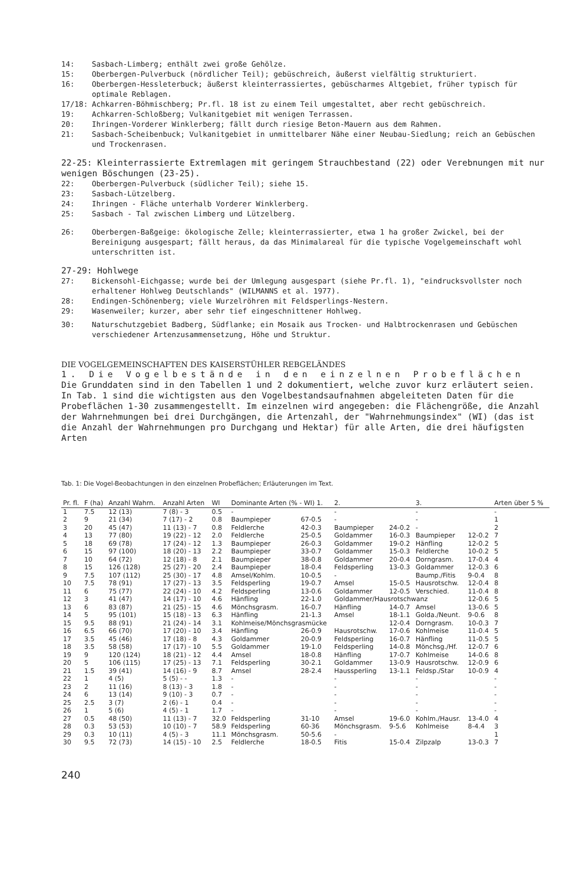14: Sasbach-Limberg; enthält zwei große Gehölze.
15: Oberbergen-Pulverbuck (nördlicher Teil); gebüschreich, äußerst vielfältig strukturiert.
16: Oberbergen-Hessleterbuck; äußerst kleinterrassiertes, gebüscharmes Altgebiet, früher typisch für optimale Reblagen.
17/18: Achkarren-Böhmischberg; Pr.fl. 18 ist zu einem Teil umgestaltet, aber recht gebüschreich.
19: Achkarren-Schloßberg; Vulkanitgebiet mit wenigen Terrassen.
20: Ihringen-Vorderer Winklerberg; fällt durch riesige Beton-Mauern aus dem Rahmen.
21: Sasbach-Scheibenbuck; Vulkanitgebiet in unmittelbarer Nähe einer Neubau-Siedlung; reich an Gebüschen und Trockenrasen.
22-25: Kleinterrassierte Extremlagen mit geringem Strauchbestand (22) oder Verebnungen mit nur wenigen Böschungen (23-25).
22: Oberbergen-Pulverbuck (südlicher Teil); siehe 15.
23: Sasbach-Lützelberg.
24: Ihringen - Fläche unterhalb Vorderer Winklerberg.
25: Sasbach - Tal zwischen Limberg und Lützelberg.
26: Oberbergen-Baßgeige: ökologische Zelle; kleinterrassierter, etwa 1 ha großer Zwickel, bei der Bereinigung ausgespart; fällt heraus, da das Minimalareal für die typische Vogelgemeinschaft wohl unterschritten ist.
27-29: Hohlwege
27: Bickensohl-Eichgasse; wurde bei der Umlegung ausgespart (siehe Pr.fl. 1), "eindrucksvollster noch erhaltener Hohlweg Deutschlands" (WILMANNS et al. 1977).
28: Endingen-Schönenberg; viele Wurzelröhren mit Feldsperlings-Nestern.
29: Wasenweiler; kurzer, aber sehr tief eingeschnittener Hohlweg.
30: Naturschutzgebiet Badberg, Südflanke; ein Mosaik aus Trocken- und Halbtrockenrasen und Gebüschen verschiedener Artenzusammensetzung, Höhe und Struktur.
DIE VOGELGEMEINSCHAFTEN DES KAISERSTÜHLER REBGELÄNDES
1. Die Vogelbestände in den einzelnen Probeflächen
Die Grunddaten sind in den Tabellen 1 und 2 dokumentiert, welche zuvor kurz erläutert seien.
In Tab. 1 sind die wichtigsten aus den Vogelbestandsaufnahmen abgeleiteten Daten für die Probeflächen 1-30 zusammengestellt. Im einzelnen wird angegeben: die Flächengröße, die Anzahl der Wahrnehmungen bei drei Durchgängen, die Artenzahl, der "Wahrnehmungsindex" (WI) (das ist die Anzahl der Wahrnehmungen pro Durchgang und Hektar) für alle Arten, die drei häufigsten Arten
Tab. 1: Die Vogel-Beobachtungen in den einzelnen Probeflächen; Erläuterungen im Text.
| Pr. fl. | F (ha) | Anzahl Wahrn. | Anzahl Arten | WI | Dominante Arten (% - WI) 1. | | 2. | | 3. | | Arten über 5 % |
| --- | --- | --- | --- | --- | --- | --- | --- | --- | --- | --- | --- |
| 1 | 7.5 | 12 (13) | 7 (8) - 3 | 0.5 | - | | - | | - | | - |
| 2 | 9 | 21 (34) | 7 (17) - 2 | 0.8 | Baumpieper | 67-0.5 | - | | - | | 1 |
| 3 | 20 | 45 (47) | 11 (13) - 7 | 0.8 | Feldlerche | 42-0.3 | Baumpieper | 24-0.2 | - | | 2 |
| 4 | 13 | 77 (80) | 19 (22) - 12 | 2.0 | Feldlerche | 25-0.5 | Goldammer | 16-0.3 | Baumpieper | 12-0.2 | 7 |
| 5 | 18 | 69 (78) | 17 (24) - 12 | 1.3 | Baumpieper | 26-0.3 | Goldammer | 19-0.2 | Hänfling | 12-0.2 | 5 |
| 6 | 15 | 97 (100) | 18 (20) - 13 | 2.2 | Baumpieper | 33-0.7 | Goldammer | 15-0.3 | Feldlerche | 10-0.2 | 5 |
| 7 | 10 | 64 (72) | 12 (18) - 8 | 2.1 | Baumpieper | 38-0.8 | Goldammer | 20-0.4 | Dorngrasm. | 17-0.4 | 4 |
| 8 | 15 | 126 (128) | 25 (27) - 20 | 2.4 | Baumpieper | 18-0.4 | Feldsperling | 13-0.3 | Goldammer | 12-0.3 | 6 |
| 9 | 7.5 | 107 (112) | 25 (30) - 17 | 4.8 | Amsel/Kohlm. | 10-0.5 | - | | Baump./Fitis | 9-0.4 | 8 |
| 10 | 7.5 | 78 (91) | 17 (27) - 13 | 3.5 | Feldsperling | 19-0.7 | Amsel | 15-0.5 | Hausrotschw. | 12-0.4 | 8 |
| 11 | 6 | 75 (77) | 22 (24) - 10 | 4.2 | Feldsperling | 13-0.6 | Goldammer | 12-0.5 | Verschied. | 11-0.4 | 8 |
| 12 | 3 | 41 (47) | 14 (17) - 10 | 4.6 | Hänfling | 22-1.0 | Goldammer/Hausrotschwanz | | | 12-0.6 | 5 |
| 13 | 6 | 83 (87) | 21 (25) - 15 | 4.6 | Mönchsgrasm. | 16-0.7 | Hänfling | 14-0.7 | Amsel | 13-0.6 | 5 |
| 14 | 5 | 95 (101) | 15 (18) - 13 | 6.3 | Hänfling | 21-1.3 | Amsel | 18-1.1 | Golda./Neunt. | 9-0.6 | 8 |
| 15 | 9.5 | 88 (91) | 21 (24) - 14 | 3.1 | Kohlmeise/Mönchsgrasmücke | | | 12-0.4 | Dorngrasm. | 10-0.3 | 7 |
| 16 | 6.5 | 66 (70) | 17 (20) - 10 | 3.4 | Hänfling | 26-0.9 | Hausrotschw. | 17-0.6 | Kohlmeise | 11-0.4 | 5 |
| 17 | 3.5 | 45 (46) | 17 (18) - 8 | 4.3 | Goldammer | 20-0.9 | Feldsperling | 16-0.7 | Hänfling | 11-0.5 | 5 |
| 18 | 3.5 | 58 (58) | 17 (17) - 10 | 5.5 | Goldammer | 19-1.0 | Feldsperling | 14-0.8 | Mönchsg./Hf. | 12-0.7 | 6 |
| 19 | 9 | 120 (124) | 18 (21) - 12 | 4.4 | Amsel | 18-0.8 | Hänfling | 17-0.7 | Kohlmeise | 14-0.6 | 8 |
| 20 | 5 | 106 (115) | 17 (25) - 13 | 7.1 | Feldsperling | 30-2.1 | Goldammer | 13-0.9 | Hausrotschw. | 12-0.9 | 6 |
| 21 | 1.5 | 39 (41) | 14 (16) - 9 | 8.7 | Amsel | 28-2.4 | Haussperling | 13-1.1 | Feldsp./Star | 10-0.9 | 4 |
| 22 | 1 | 4 (5) | 5 (5) - - | 1.3 | - | | - | | - | | - |
| 23 | 2 | 11 (16) | 8 (13) - 3 | 1.8 | - | | - | | - | | - |
| 24 | 6 | 13 (14) | 9 (10) - 3 | 0.7 | - | | - | | - | | - |
| 25 | 2.5 | 3 (7) | 2 (6) - 1 | 0.4 | - | | - | | - | | - |
| 26 | 1 | 5 (6) | 4 (5) - 1 | 1.7 | - | | - | | - | | - |
| 27 | 0.5 | 48 (50) | 11 (13) - 7 | 32.0 | Feldsperling | 31-10 | Amsel | 19-6.0 | Kohlm./Hausr. | 13-4.0 | 4 |
| 28 | 0.3 | 53 (53) | 10 (10) - 7 | 58.9 | Feldsperling | 60-36 | Mönchsgrasm. | 9-5.6 | Kohlmeise | 8-4.4 | 3 |
| 29 | 0.3 | 10 (11) | 4 (5) - 3 | 11.1 | Mönchsgrasm. | 50-5.6 | - | | | | 1 |
| 30 | 9.5 | 72 (73) | 14 (15) - 10 | 2.5 | Feldlerche | 18-0.5 | Fitis | 15-0.4 | Zilpzalp | 13-0.3 | 7 |
240